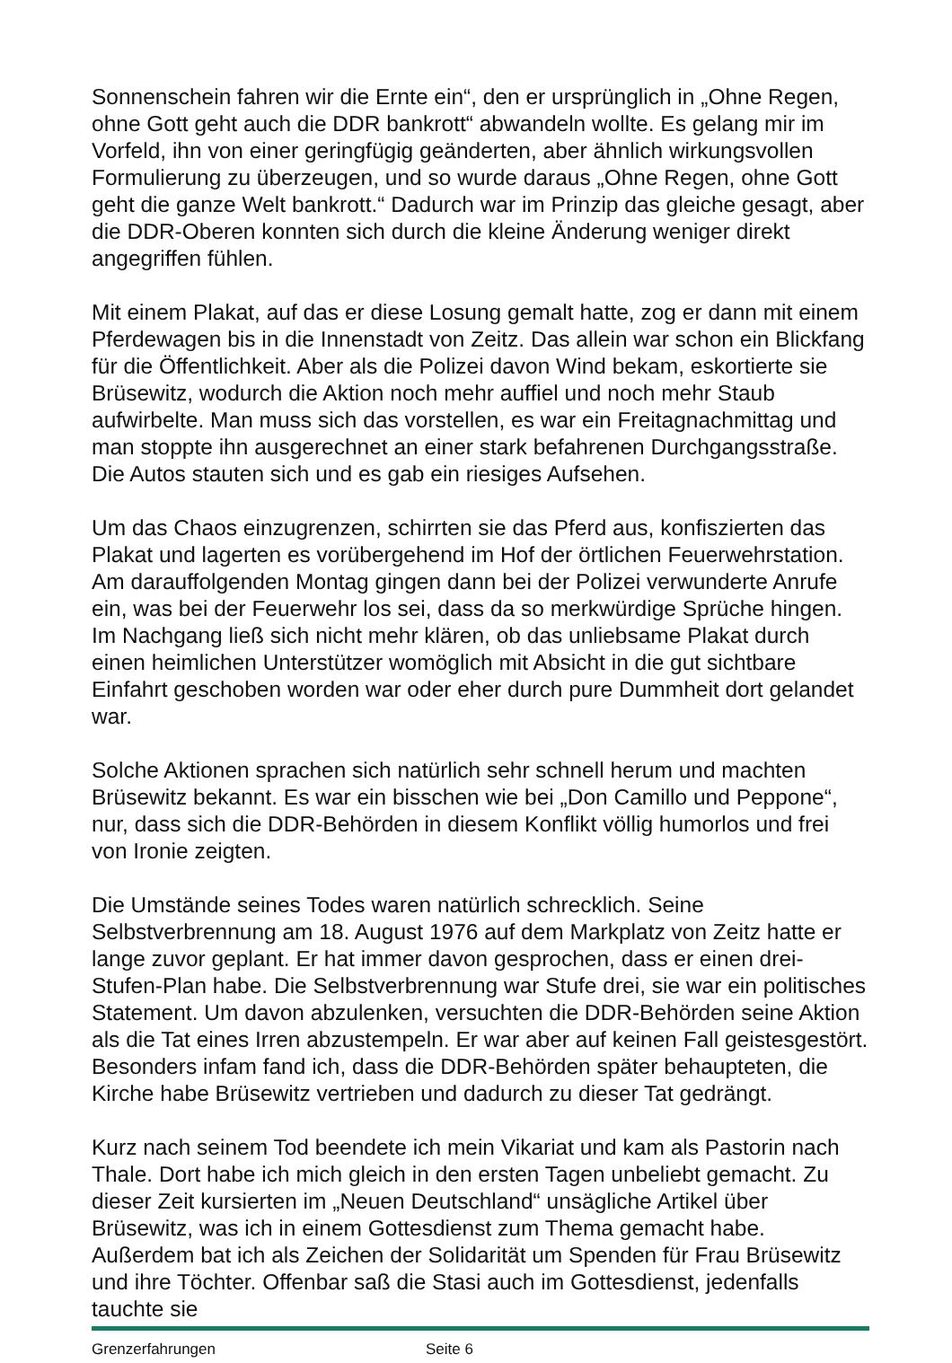Sonnenschein fahren wir die Ernte ein“, den er ursprünglich in „Ohne Regen, ohne Gott geht auch die DDR bankrott“ abwandeln wollte. Es gelang mir im Vorfeld, ihn von einer geringfügig geänderten, aber ähnlich wirkungsvollen Formulierung zu überzeugen, und so wurde daraus „Ohne Regen, ohne Gott geht die ganze Welt bankrott.“ Dadurch war im Prinzip das gleiche gesagt, aber die DDR-Oberen konnten sich durch die kleine Änderung weniger direkt angegriffen fühlen.
Mit einem Plakat, auf das er diese Losung gemalt hatte, zog er dann mit einem Pferdewagen bis in die Innenstadt von Zeitz. Das allein war schon ein Blickfang für die Öffentlichkeit. Aber als die Polizei davon Wind bekam, eskortierte sie Brüsewitz, wodurch die Aktion noch mehr auffiel und noch mehr Staub aufwirbelte. Man muss sich das vorstellen, es war ein Freitagnachmittag und man stoppte ihn ausgerechnet an einer stark befahrenen Durchgangsstraße. Die Autos stauten sich und es gab ein riesiges Aufsehen.
Um das Chaos einzugrenzen, schirrten sie das Pferd aus, konfiszierten das Plakat und lagerten es vorübergehend im Hof der örtlichen Feuerwehrstation. Am darauffolgenden Montag gingen dann bei der Polizei verwunderte Anrufe ein, was bei der Feuerwehr los sei, dass da so merkwürdige Sprüche hingen. Im Nachgang ließ sich nicht mehr klären, ob das unliebsame Plakat durch einen heimlichen Unterstützer womöglich mit Absicht in die gut sichtbare Einfahrt geschoben worden war oder eher durch pure Dummheit dort gelandet war.
Solche Aktionen sprachen sich natürlich sehr schnell herum und machten Brüsewitz bekannt. Es war ein bisschen wie bei „Don Camillo und Peppone“, nur, dass sich die DDR-Behörden in diesem Konflikt völlig humorlos und frei von Ironie zeigten.
Die Umstände seines Todes waren natürlich schrecklich. Seine Selbstverbrennung am 18. August 1976 auf dem Markplatz von Zeitz hatte er lange zuvor geplant. Er hat immer davon gesprochen, dass er einen drei-Stufen-Plan habe. Die Selbstverbrennung war Stufe drei, sie war ein politisches Statement. Um davon abzulenken, versuchten die DDR-Behörden seine Aktion als die Tat eines Irren abzustempeln. Er war aber auf keinen Fall geistesgestört. Besonders infam fand ich, dass die DDR-Behörden später behaupteten, die Kirche habe Brüsewitz vertrieben und dadurch zu dieser Tat gedrängt.
Kurz nach seinem Tod beendete ich mein Vikariat und kam als Pastorin nach Thale. Dort habe ich mich gleich in den ersten Tagen unbeliebt gemacht. Zu dieser Zeit kursierten im „Neuen Deutschland“ unsägliche Artikel über Brüsewitz, was ich in einem Gottesdienst zum Thema gemacht habe. Außerdem bat ich als Zeichen der Solidarität um Spenden für Frau Brüsewitz und ihre Töchter. Offenbar saß die Stasi auch im Gottesdienst, jedenfalls tauchte sie
Grenzerfahrungen Seite 6